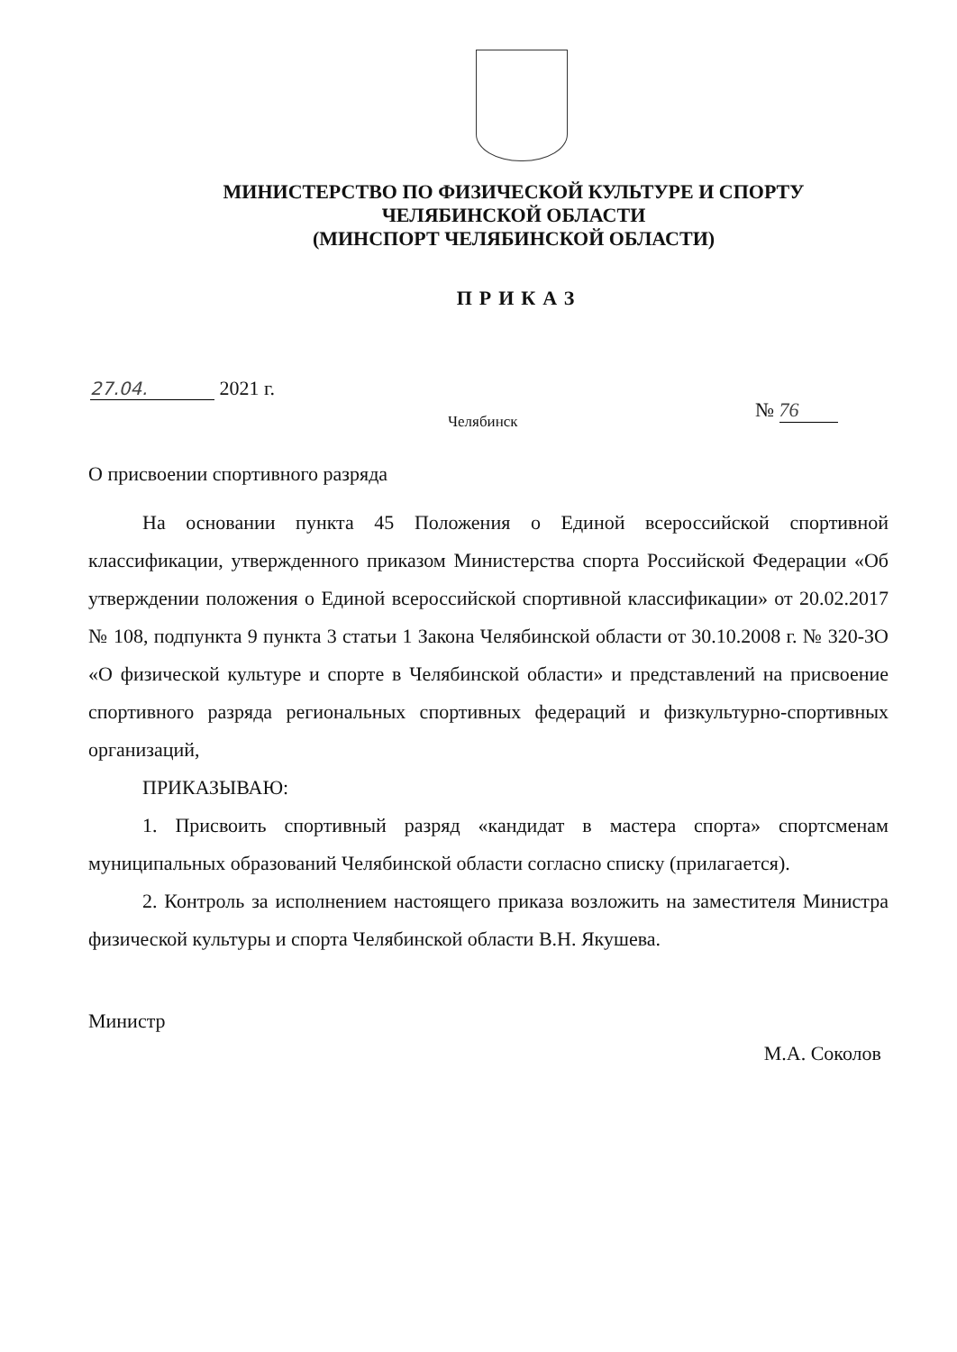МИНИСТЕРСТВО ПО ФИЗИЧЕСКОЙ КУЛЬТУРЕ И СПОРТУ
ЧЕЛЯБИНСКОЙ ОБЛАСТИ
(МИНСПОРТ ЧЕЛЯБИНСКОЙ ОБЛАСТИ)
ПРИКАЗ
27.04. 2021 г.
Челябинск № 76
О присвоении спортивного разряда
На основании пункта 45 Положения о Единой всероссийской спортивной классификации, утвержденного приказом Министерства спорта Российской Федерации «Об утверждении положения о Единой всероссийской спортивной классификации» от 20.02.2017 № 108, подпункта 9 пункта 3 статьи 1 Закона Челябинской области от 30.10.2008 г. № 320-ЗО «О физической культуре и спорте в Челябинской области» и представлений на присвоение спортивного разряда региональных спортивных федераций и физкультурно-спортивных организаций,
ПРИКАЗЫВАЮ:
1. Присвоить спортивный разряд «кандидат в мастера спорта» спортсменам муниципальных образований Челябинской области согласно списку (прилагается).
2. Контроль за исполнением настоящего приказа возложить на заместителя Министра физической культуры и спорта Челябинской области В.Н. Якушева.
Министр
М.А. Соколов